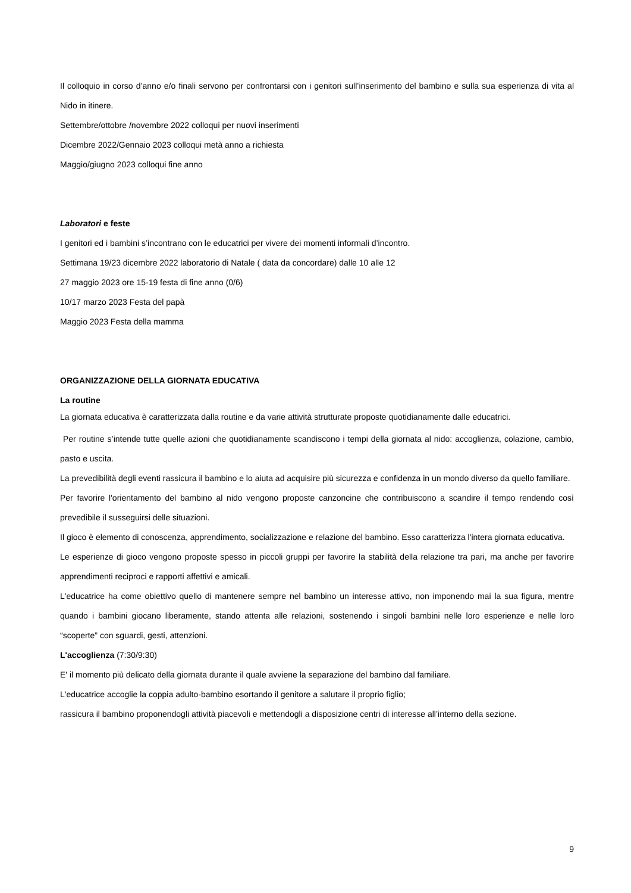Il colloquio in corso d’anno e/o finali servono per confrontarsi con i genitori sull’inserimento del bambino e sulla sua esperienza di vita al Nido in itinere.
Settembre/ottobre /novembre 2022 colloqui per nuovi inserimenti
Dicembre 2022/Gennaio 2023 colloqui metà anno a richiesta
Maggio/giugno 2023 colloqui fine anno
Laboratori e feste
I genitori ed i bambini s’incontrano con le educatrici per vivere dei momenti informali d’incontro.
Settimana 19/23 dicembre 2022 laboratorio di Natale ( data da concordare) dalle 10 alle 12
27 maggio 2023 ore 15-19 festa di fine anno (0/6)
10/17 marzo 2023 Festa del papà
Maggio 2023 Festa della mamma
ORGANIZZAZIONE DELLA GIORNATA EDUCATIVA
La routine
La giornata educativa è caratterizzata dalla routine e da varie attività strutturate proposte quotidianamente dalle educatrici.
Per routine s’intende tutte quelle azioni che quotidianamente scandiscono i tempi della giornata al nido: accoglienza, colazione, cambio, pasto e uscita.
La prevedibilità degli eventi rassicura il bambino e lo aiuta ad acquisire più sicurezza e confidenza in un mondo diverso da quello familiare.
Per favorire l'orientamento del bambino al nido vengono proposte canzoncine che contribuiscono a scandire il tempo rendendo così prevedibile il susseguirsi delle situazioni.
Il gioco è elemento di conoscenza, apprendimento, socializzazione e relazione del bambino. Esso caratterizza l'intera giornata educativa.
Le esperienze di gioco vengono proposte spesso in piccoli gruppi per favorire la stabilità della relazione tra pari, ma anche per favorire apprendimenti reciproci e rapporti affettivi e amicali.
L'educatrice ha come obiettivo quello di mantenere sempre nel bambino un interesse attivo, non imponendo mai la sua figura, mentre quando i bambini giocano liberamente, stando attenta alle relazioni, sostenendo i singoli bambini nelle loro esperienze e nelle loro “scoperte” con sguardi, gesti, attenzioni.
L'accoglienza (7:30/9:30)
E' il momento più delicato della giornata durante il quale avviene la separazione del bambino dal familiare.
L'educatrice accoglie la coppia adulto-bambino esortando il genitore a salutare il proprio figlio;
rassicura il bambino proponendogli attività piacevoli e mettendogli a disposizione centri di interesse all’interno della sezione.
9